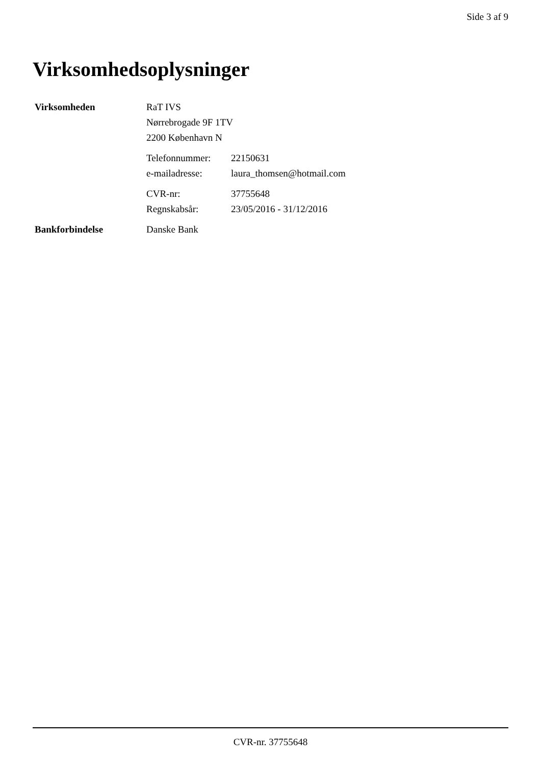Side 3 af 9
Virksomhedsoplysninger
| Virksomheden | RaT IVS | |
| | Nørrebrogade 9F 1TV | |
| | 2200 København N | |
| | Telefonnummer: | 22150631 |
| | e-mailadresse: | laura_thomsen@hotmail.com |
| | CVR-nr: | 37755648 |
| | Regnskabsår: | 23/05/2016 - 31/12/2016 |
| Bankforbindelse | Danske Bank | |
CVR-nr. 37755648